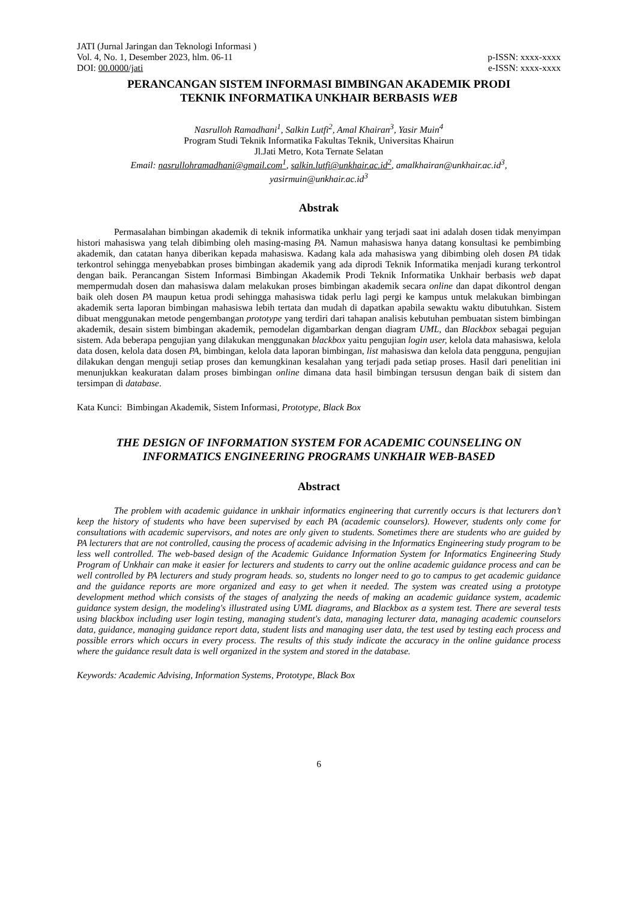JATI (Jurnal Jaringan dan Teknologi Informasi )
Vol. 4, No. 1, Desember 2023, hlm. 06-11 p-ISSN: xxxx-xxxx
DOI: 00.0000/jati e-ISSN: xxxx-xxxx
PERANCANGAN SISTEM INFORMASI BIMBINGAN AKADEMIK PRODI
TEKNIK INFORMATIKA UNKHAIR BERBASIS WEB
Nasrulloh Ramadhani<sup>1</sup>, Salkin Lutfi<sup>2</sup>, Amal Khairan<sup>3</sup>, Yasir Muin<sup>4</sup>
Program Studi Teknik Informatika Fakultas Teknik, Universitas Khairun
Jl.Jati Metro, Kota Ternate Selatan
Email: nasrullohramadhani@gmail.com<sup>1</sup>, salkin.lutfi@unkhair.ac.id<sup>2</sup>, amalkhairan@unkhair.ac.id<sup>3</sup>,
yasirmuin@unkhair.ac.id<sup>3</sup>
Abstrak
Permasalahan bimbingan akademik di teknik informatika unkhair yang terjadi saat ini adalah dosen tidak menyimpan histori mahasiswa yang telah dibimbing oleh masing-masing PA. Namun mahasiswa hanya datang konsultasi ke pembimbing akademik, dan catatan hanya diberikan kepada mahasiswa. Kadang kala ada mahasiswa yang dibimbing oleh dosen PA tidak terkontrol sehingga menyebabkan proses bimbingan akademik yang ada diprodi Teknik Informatika menjadi kurang terkontrol dengan baik. Perancangan Sistem Informasi Bimbingan Akademik Prodi Teknik Informatika Unkhair berbasis web dapat mempermudah dosen dan mahasiswa dalam melakukan proses bimbingan akademik secara online dan dapat dikontrol dengan baik oleh dosen PA maupun ketua prodi sehingga mahasiswa tidak perlu lagi pergi ke kampus untuk melakukan bimbingan akademik serta laporan bimbingan mahasiswa lebih tertata dan mudah di dapatkan apabila sewaktu waktu dibutuhkan. Sistem dibuat menggunakan metode pengembangan prototype yang terdiri dari tahapan analisis kebutuhan pembuatan sistem bimbingan akademik, desain sistem bimbingan akademik, pemodelan digambarkan dengan diagram UML, dan Blackbox sebagai pegujan sistem. Ada beberapa pengujian yang dilakukan menggunakan blackbox yaitu pengujian login user, kelola data mahasiswa, kelola data dosen, kelola data dosen PA, bimbingan, kelola data laporan bimbingan, list mahasiswa dan kelola data pengguna, pengujian dilakukan dengan menguji setiap proses dan kemungkinan kesalahan yang terjadi pada setiap proses. Hasil dari penelitian ini menunjukkan keakuratan dalam proses bimbingan online dimana data hasil bimbingan tersusun dengan baik di sistem dan tersimpan di database.
Kata Kunci: Bimbingan Akademik, Sistem Informasi, Prototype, Black Box
THE DESIGN OF INFORMATION SYSTEM FOR ACADEMIC COUNSELING ON
INFORMATICS ENGINEERING PROGRAMS UNKHAIR WEB-BASED
Abstract
The problem with academic guidance in unkhair informatics engineering that currently occurs is that lecturers don’t keep the history of students who have been supervised by each PA (academic counselors). However, students only come for consultations with academic supervisors, and notes are only given to students. Sometimes there are students who are guided by PA lecturers that are not controlled, causing the process of academic advising in the Informatics Engineering study program to be less well controlled. The web-based design of the Academic Guidance Information System for Informatics Engineering Study Program of Unkhair can make it easier for lecturers and students to carry out the online academic guidance process and can be well controlled by PA lecturers and study program heads. so, students no longer need to go to campus to get academic guidance and the guidance reports are more organized and easy to get when it needed. The system was created using a prototype development method which consists of the stages of analyzing the needs of making an academic guidance system, academic guidance system design, the modeling's illustrated using UML diagrams, and Blackbox as a system test. There are several tests using blackbox including user login testing, managing student's data, managing lecturer data, managing academic counselors data, guidance, managing guidance report data, student lists and managing user data, the test used by testing each process and possible errors which occurs in every process. The results of this study indicate the accuracy in the online guidance process where the guidance result data is well organized in the system and stored in the database.
Keywords: Academic Advising, Information Systems, Prototype, Black Box
6